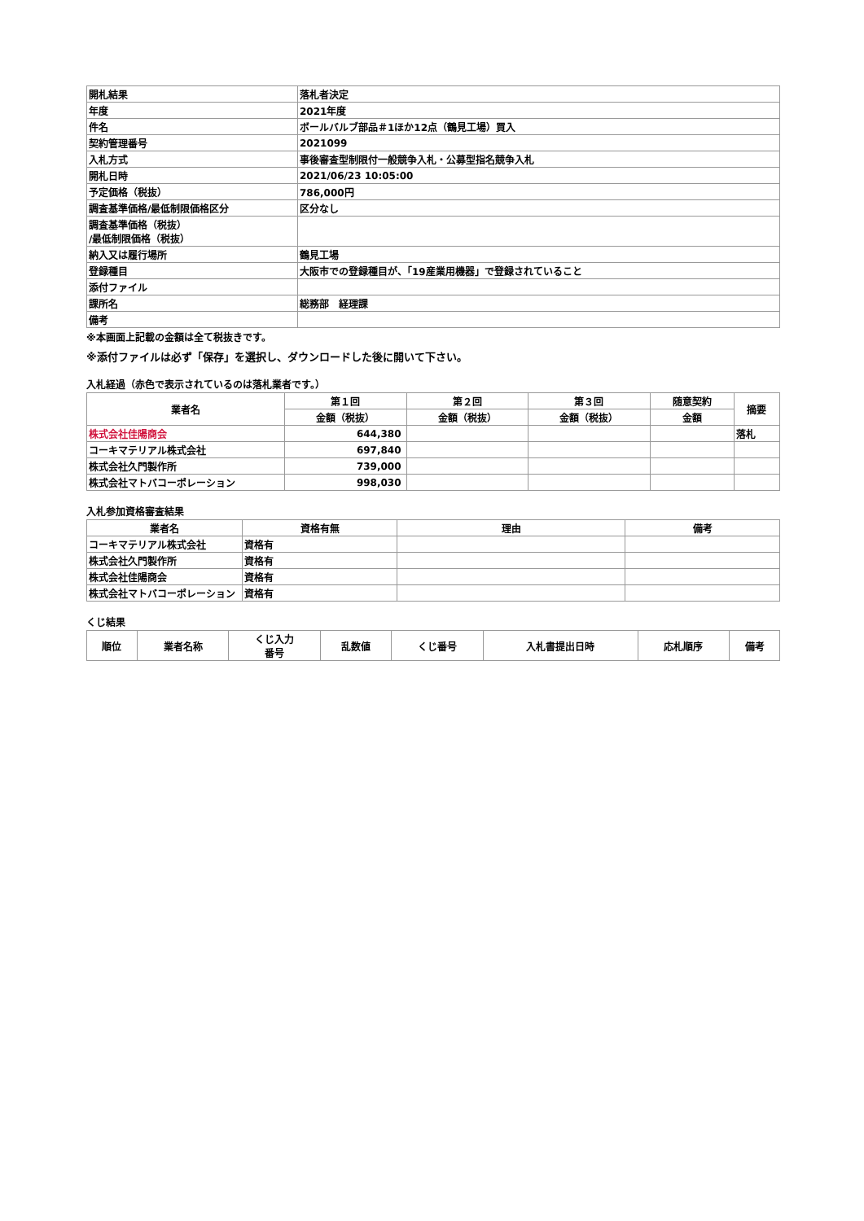| 開札結果 | 落札者決定 |
| 年度 | 2021年度 |
| 件名 | ボールバルブ部品＃1ほか12点（鶴見工場）買入 |
| 契約管理番号 | 2021099 |
| 入札方式 | 事後審査型制限付一般競争入札・公募型指名競争入札 |
| 開札日時 | 2021/06/23 10:05:00 |
| 予定価格（税抜） | 786,000円 |
| 調査基準価格/最低制限価格区分 | 区分なし |
| 調査基準価格（税抜） /最低制限価格（税抜） | |
| 納入又は履行場所 | 鶴見工場 |
| 登録種目 | 大阪市での登録種目が、「19産業用機器」で登録されていること |
| 添付ファイル | |
| 課所名 | 総務部 経理課 |
| 備考 | |
※本画面上記載の金額は全て税抜きです。
※添付ファイルは必ず「保存」を選択し、ダウンロードした後に開いて下さい。
入札経過（赤色で表示されているのは落札業者です。）
| 業者名 | 第１回 | 第２回 | 第３回 | 随意契約 | 摘要 |
| --- | --- | --- | --- | --- | --- |
| | 金額（税抜） | 金額（税抜） | 金額（税抜） | 金額 | |
| 株式会社佳陽商会 | 644,380 | | | | 落札 |
| コーキマテリアル株式会社 | 697,840 | | | | |
| 株式会社久門製作所 | 739,000 | | | | |
| 株式会社マトバコーポレーション | 998,030 | | | | |
入札参加資格審査結果
| 業者名 | 資格有無 | 理由 | 備考 |
| --- | --- | --- | --- |
| コーキマテリアル株式会社 | 資格有 | | |
| 株式会社久門製作所 | 資格有 | | |
| 株式会社佳陽商会 | 資格有 | | |
| 株式会社マトバコーポレーション | 資格有 | | |
くじ結果
| 順位 | 業者名称 | くじ入力 番号 | 乱数値 | くじ番号 | 入札書提出日時 | 応札順序 | 備考 |
| --- | --- | --- | --- | --- | --- | --- | --- |